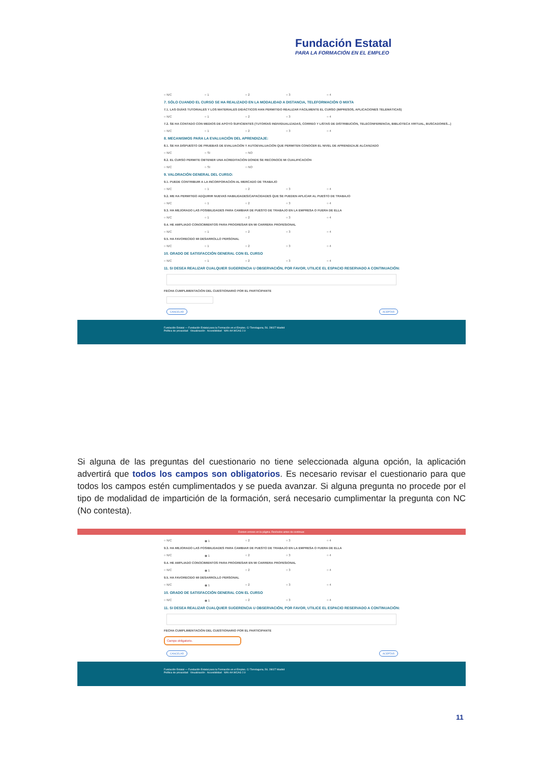Fundación Estatal
PARA LA FORMACIÓN EN EL EMPLEO
○ N/C ○ 1 ○ 2 ○ 3 ○ 4
7. SÓLO CUANDO EL CURSO SE HA REALIZADO EN LA MODALIDAD A DISTANCIA, TELEFORMACIÓN O MIXTA
7.1. LAS GUÍAS TUTORIALES Y LOS MATERIALES DIDÁCTICOS HAN PERMITIDO REALIZAR FÁCILMENTE EL CURSO (IMPRESOS, APLICACIONES TELEMÁTICAS)
○ N/C ○ 1 ○ 2 ○ 3 ○ 4
7.2. SE HA CONTADO CON MEDIOS DE APOYO SUFICIENTES (TUTORÍAS INDIVIDUALIZADAS, CORREO Y LISTAS DE DISTRIBUCIÓN, TELECONFERENCIA, BIBLIOTECA VIRTUAL, BUSCADORES...)
○ N/C ○ 1 ○ 2 ○ 3 ○ 4
8. MECANISMOS PARA LA EVALUACIÓN DEL APRENDIZAJE:
8.1. SE HA DISPUESTO DE PRUEBAS DE EVALUACIÓN Y AUTOEVALUACIÓN QUE PERMITEN CONOCER EL NIVEL DE APRENDIZAJE ALCANZADO
○ N/C ○ SI ○ NO
8.2. EL CURSO PERMITE OBTENER UNA ACREDITACIÓN DONDE SE RECONOCE MI CUALIFICACIÓN
○ N/C ○ SI ○ NO
9. VALORACIÓN GENERAL DEL CURSO:
9.1. PUEDE CONTRIBUIR A LA INCORPORACIÓN AL MERCADO DE TRABAJO
○ N/C ○ 1 ○ 2 ○ 3 ○ 4
9.2. ME HA PERMITIDO ADQUIRIR NUEVAS HABILIDADES/CAPACIDADES QUE SE PUEDEN APLICAR AL PUESTO DE TRABAJO
○ N/C ○ 1 ○ 2 ○ 3 ○ 4
9.3. HA MEJORADO LAS POSIBILIDADES PARA CAMBIAR DE PUESTO DE TRABAJO EN LA EMPRESA O FUERA DE ELLA
○ N/C ○ 1 ○ 2 ○ 3 ○ 4
9.4. HE AMPLIADO CONOCIMIENTOS PARA PROGRESAR EN MI CARRERA PROFESIONAL
○ N/C ○ 1 ○ 2 ○ 3 ○ 4
9.5. HA FAVORECIDO MI DESARROLLO PERSONAL
○ N/C ○ 1 ○ 2 ○ 3 ○ 4
10. GRADO DE SATISFACCIÓN GENERAL CON EL CURSO
○ N/C ○ 1 ○ 2 ○ 3 ○ 4
11. SI DESEA REALIZAR CUALQUIER SUGERENCIA U OBSERVACIÓN, POR FAVOR, UTILICE EL ESPACIO RESERVADO A CONTINUACIÓN:
FECHA CUMPLIMENTACIÓN DEL CUESTIONARIO POR EL PARTICIPANTE
CANCELAR ACEPTAR
Fundación Estatal — Fundación Estatal para la Formación en el Empleo. C/ Torrelaguna, 56. 28027 Madrid
Política de privacidad Visualización Accesibilidad WAI-AA WCAG 2.0
Si alguna de las preguntas del cuestionario no tiene seleccionada alguna opción, la aplicación advertirá que todos los campos son obligatorios. Es necesario revisar el cuestionario para que todos los campos estén cumplimentados y se pueda avanzar. Si alguna pregunta no procede por el tipo de modalidad de impartición de la formación, será necesario cumplimentar la pregunta con NC (No contesta).
Existen errores en la página. Revíselos antes de continuar.
○ N/C ◉ 1 ○ 2 ○ 3 ○ 4
9.3. HA MEJORADO LAS POSIBILIDADES PARA CAMBIAR DE PUESTO DE TRABAJO EN LA EMPRESA O FUERA DE ELLA
○ N/C ◉ 1 ○ 2 ○ 3 ○ 4
9.4. HE AMPLIADO CONOCIMIENTOS PARA PROGRESAR EN MI CARRERA PROFESIONAL
○ N/C ◉ 1 ○ 2 ○ 3 ○ 4
9.5. HA FAVORECIDO MI DESARROLLO PERSONAL
○ N/C ◉ 1 ○ 2 ○ 3 ○ 4
10. GRADO DE SATISFACCIÓN GENERAL CON EL CURSO
○ N/C ◉ 1 ○ 2 ○ 3 ○ 4
11. SI DESEA REALIZAR CUALQUIER SUGERENCIA U OBSERVACIÓN, POR FAVOR, UTILICE EL ESPACIO RESERVADO A CONTINUACIÓN:
FECHA CUMPLIMENTACIÓN DEL CUESTIONARIO POR EL PARTICIPANTE
Campo obligatorio.
CANCELAR ACEPTAR
Fundación Estatal — Fundación Estatal para la Formación en el Empleo. C/ Torrelaguna, 56. 28027 Madrid
Política de privacidad Visualización Accesibilidad WAI-AA WCAG 2.0
11